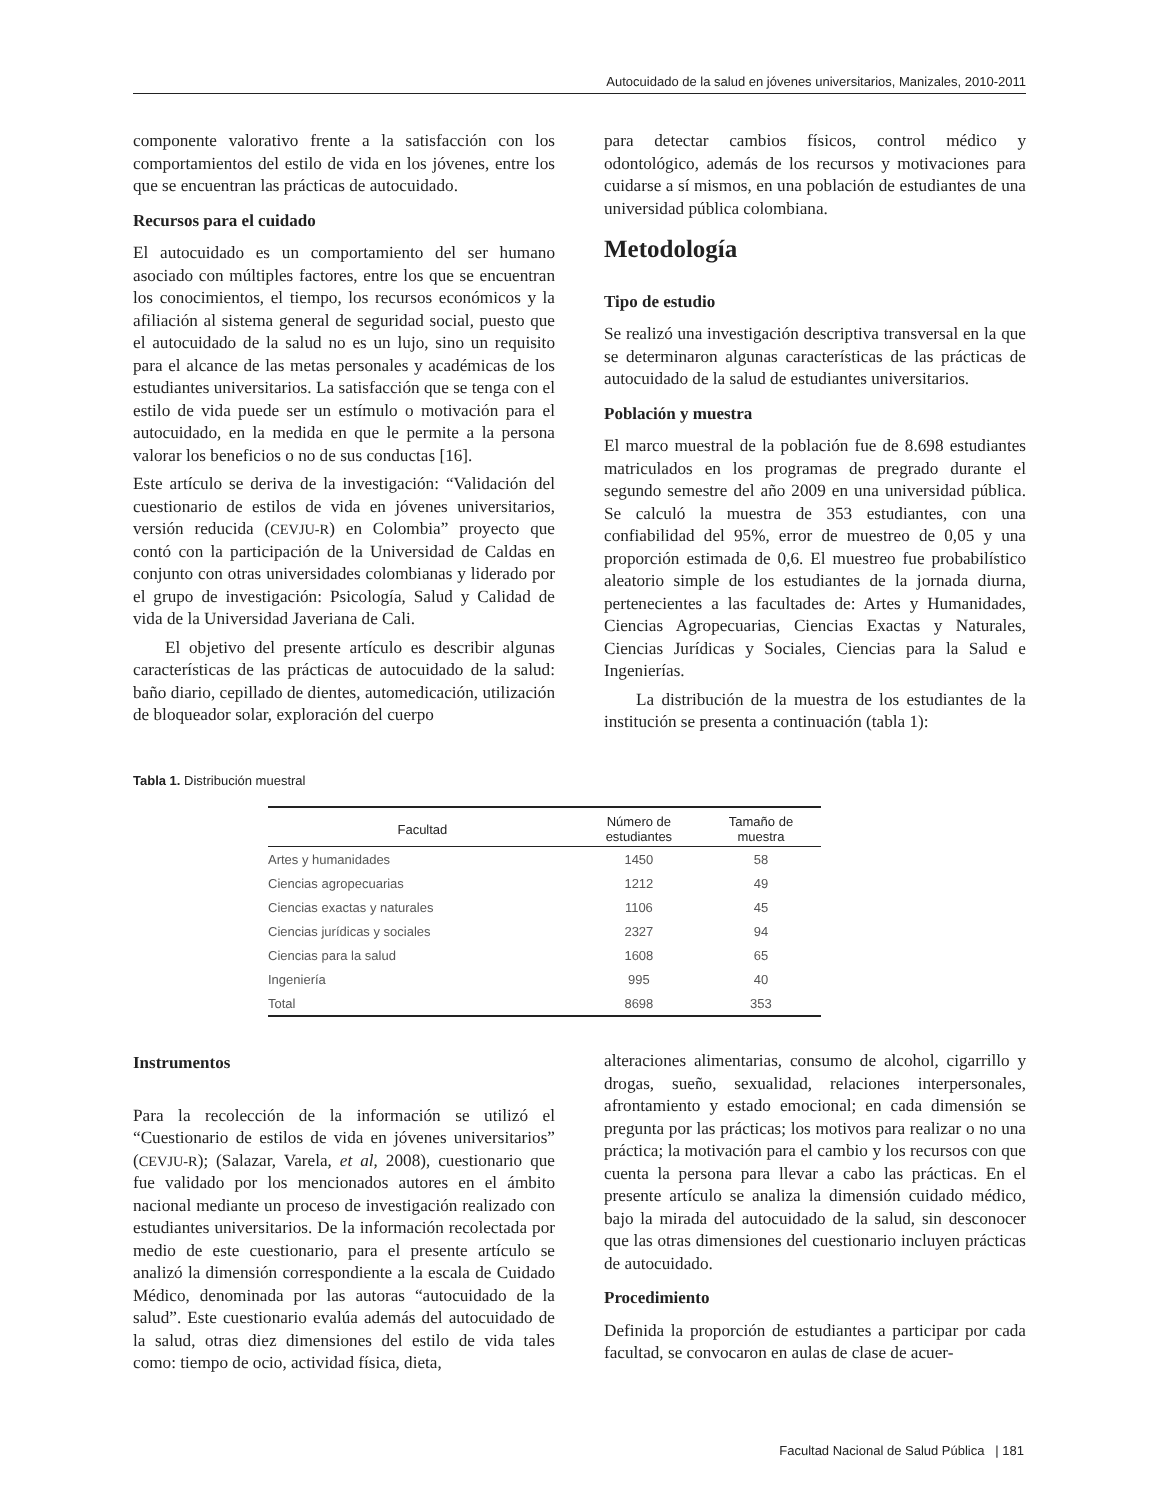Autocuidado de la salud en jóvenes universitarios, Manizales, 2010-2011
componente valorativo frente a la satisfacción con los comportamientos del estilo de vida en los jóvenes, entre los que se encuentran las prácticas de autocuidado.
Recursos para el cuidado
El autocuidado es un comportamiento del ser humano asociado con múltiples factores, entre los que se encuentran los conocimientos, el tiempo, los recursos económicos y la afiliación al sistema general de seguridad social, puesto que el autocuidado de la salud no es un lujo, sino un requisito para el alcance de las metas personales y académicas de los estudiantes universitarios. La satisfacción que se tenga con el estilo de vida puede ser un estímulo o motivación para el autocuidado, en la medida en que le permite a la persona valorar los beneficios o no de sus conductas [16].
Este artículo se deriva de la investigación: “Validación del cuestionario de estilos de vida en jóvenes universitarios, versión reducida (CEVJU-R) en Colombia” proyecto que contó con la participación de la Universidad de Caldas en conjunto con otras universidades colombianas y liderado por el grupo de investigación: Psicología, Salud y Calidad de vida de la Universidad Javeriana de Cali.
El objetivo del presente artículo es describir algunas características de las prácticas de autocuidado de la salud: baño diario, cepillado de dientes, automedicación, utilización de bloqueador solar, exploración del cuerpo
para detectar cambios físicos, control médico y odontológico, además de los recursos y motivaciones para cuidarse a sí mismos, en una población de estudiantes de una universidad pública colombiana.
Metodología
Tipo de estudio
Se realizó una investigación descriptiva transversal en la que se determinaron algunas características de las prácticas de autocuidado de la salud de estudiantes universitarios.
Población y muestra
El marco muestral de la población fue de 8.698 estudiantes matriculados en los programas de pregrado durante el segundo semestre del año 2009 en una universidad pública. Se calculó la muestra de 353 estudiantes, con una confiabilidad del 95%, error de muestreo de 0,05 y una proporción estimada de 0,6. El muestreo fue probabilístico aleatorio simple de los estudiantes de la jornada diurna, pertenecientes a las facultades de: Artes y Humanidades, Ciencias Agropecuarias, Ciencias Exactas y Naturales, Ciencias Jurídicas y Sociales, Ciencias para la Salud e Ingenierías.
La distribución de la muestra de los estudiantes de la institución se presenta a continuación (tabla 1):
Tabla 1. Distribución muestral
| Facultad | Número de estudiantes | Tamaño de muestra |
| --- | --- | --- |
| Artes y humanidades | 1450 | 58 |
| Ciencias agropecuarias | 1212 | 49 |
| Ciencias exactas y naturales | 1106 | 45 |
| Ciencias jurídicas y sociales | 2327 | 94 |
| Ciencias para la salud | 1608 | 65 |
| Ingeniería | 995 | 40 |
| Total | 8698 | 353 |
Instrumentos
Para la recolección de la información se utilizó el “Cuestionario de estilos de vida en jóvenes universitarios” (CEVJU-R); (Salazar, Varela, et al, 2008), cuestionario que fue validado por los mencionados autores en el ámbito nacional mediante un proceso de investigación realizado con estudiantes universitarios. De la información recolectada por medio de este cuestionario, para el presente artículo se analizó la dimensión correspondiente a la escala de Cuidado Médico, denominada por las autoras “autocuidado de la salud”. Este cuestionario evalúa además del autocuidado de la salud, otras diez dimensiones del estilo de vida tales como: tiempo de ocio, actividad física, dieta,
alteraciones alimentarias, consumo de alcohol, cigarrillo y drogas, sueño, sexualidad, relaciones interpersonales, afrontamiento y estado emocional; en cada dimensión se pregunta por las prácticas; los motivos para realizar o no una práctica; la motivación para el cambio y los recursos con que cuenta la persona para llevar a cabo las prácticas. En el presente artículo se analiza la dimensión cuidado médico, bajo la mirada del autocuidado de la salud, sin desconocer que las otras dimensiones del cuestionario incluyen prácticas de autocuidado.
Procedimiento
Definida la proporción de estudiantes a participar por cada facultad, se convocaron en aulas de clase de acuer-
Facultad Nacional de Salud Pública | 181